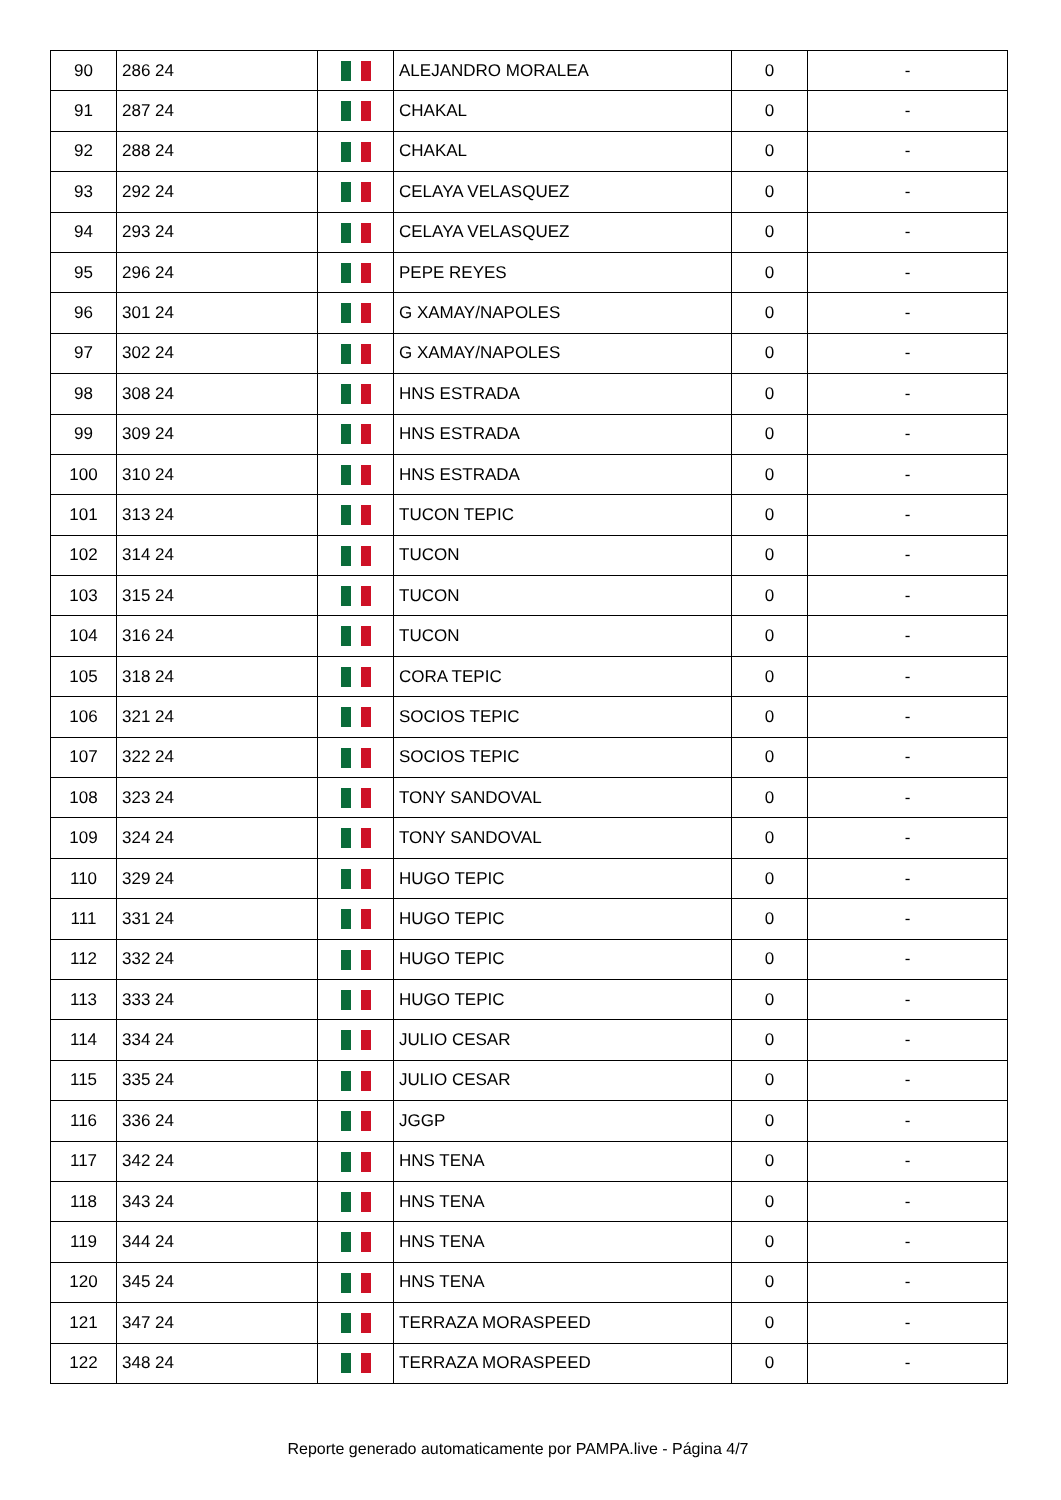| 90 | 286 24 | | ALEJANDRO MORALEA | 0 | - |
| 91 | 287 24 | | CHAKAL | 0 | - |
| 92 | 288 24 | | CHAKAL | 0 | - |
| 93 | 292 24 | | CELAYA VELASQUEZ | 0 | - |
| 94 | 293 24 | | CELAYA VELASQUEZ | 0 | - |
| 95 | 296 24 | | PEPE REYES | 0 | - |
| 96 | 301 24 | | G XAMAY/NAPOLES | 0 | - |
| 97 | 302 24 | | G XAMAY/NAPOLES | 0 | - |
| 98 | 308 24 | | HNS ESTRADA | 0 | - |
| 99 | 309 24 | | HNS ESTRADA | 0 | - |
| 100 | 310 24 | | HNS ESTRADA | 0 | - |
| 101 | 313 24 | | TUCON TEPIC | 0 | - |
| 102 | 314 24 | | TUCON | 0 | - |
| 103 | 315 24 | | TUCON | 0 | - |
| 104 | 316 24 | | TUCON | 0 | - |
| 105 | 318 24 | | CORA TEPIC | 0 | - |
| 106 | 321 24 | | SOCIOS TEPIC | 0 | - |
| 107 | 322 24 | | SOCIOS TEPIC | 0 | - |
| 108 | 323 24 | | TONY SANDOVAL | 0 | - |
| 109 | 324 24 | | TONY SANDOVAL | 0 | - |
| 110 | 329 24 | | HUGO TEPIC | 0 | - |
| 111 | 331 24 | | HUGO TEPIC | 0 | - |
| 112 | 332 24 | | HUGO TEPIC | 0 | - |
| 113 | 333 24 | | HUGO TEPIC | 0 | - |
| 114 | 334 24 | | JULIO CESAR | 0 | - |
| 115 | 335 24 | | JULIO CESAR | 0 | - |
| 116 | 336 24 | | JGGP | 0 | - |
| 117 | 342 24 | | HNS TENA | 0 | - |
| 118 | 343 24 | | HNS TENA | 0 | - |
| 119 | 344 24 | | HNS TENA | 0 | - |
| 120 | 345 24 | | HNS TENA | 0 | - |
| 121 | 347 24 | | TERRAZA MORASPEED | 0 | - |
| 122 | 348 24 | | TERRAZA MORASPEED | 0 | - |
Reporte generado automaticamente por PAMPA.live - Página 4/7